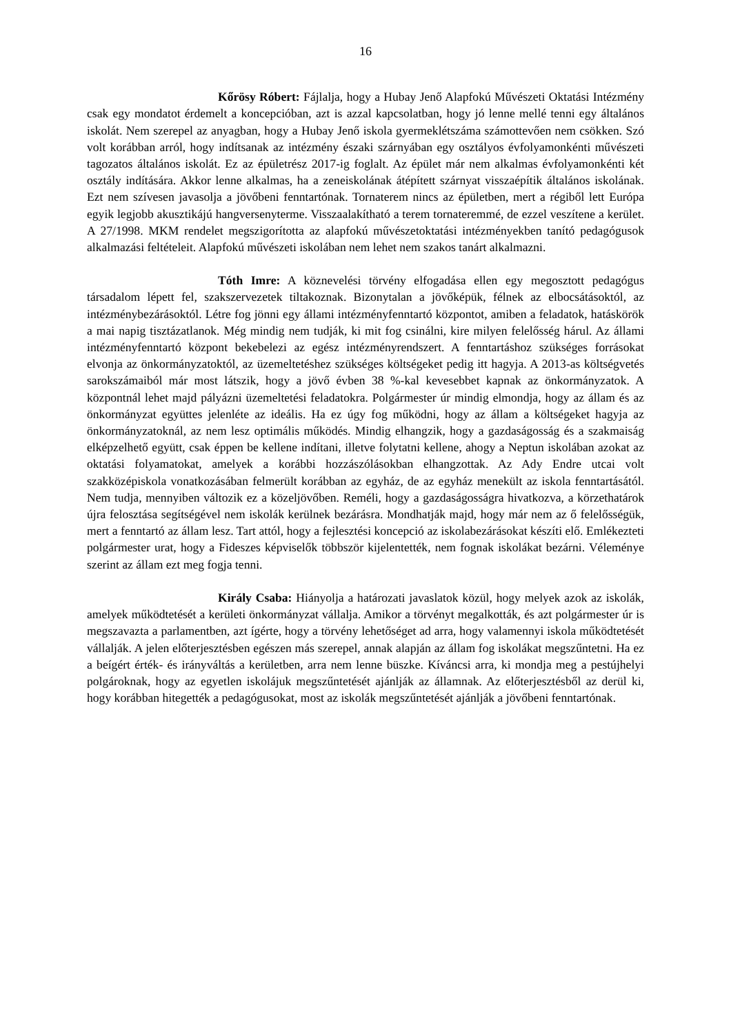16
Kőrösy Róbert: Fájlalja, hogy a Hubay Jenő Alapfokú Művészeti Oktatási Intézmény csak egy mondatot érdemelt a koncepcióban, azt is azzal kapcsolatban, hogy jó lenne mellé tenni egy általános iskolát. Nem szerepel az anyagban, hogy a Hubay Jenő iskola gyermeklétszáma számottevően nem csökken. Szó volt korábban arról, hogy indítsanak az intézmény északi szárnyában egy osztályos évfolyamonkénti művészeti tagozatos általános iskolát. Ez az épületrész 2017-ig foglalt. Az épület már nem alkalmas évfolyamonkénti két osztály indítására. Akkor lenne alkalmas, ha a zeneiskolának átépített szárnyat visszaépítik általános iskolának. Ezt nem szívesen javasolja a jövőbeni fenntartónak. Tornaterem nincs az épületben, mert a régiből lett Európa egyik legjobb akusztikájú hangversenyterme. Visszaalakítható a terem tornateremmé, de ezzel veszítene a kerület. A 27/1998. MKM rendelet megszigorította az alapfokú művészetoktatási intézményekben tanító pedagógusok alkalmazási feltételeit. Alapfokú művészeti iskolában nem lehet nem szakos tanárt alkalmazni.
Tóth Imre: A köznevelési törvény elfogadása ellen egy megosztott pedagógus társadalom lépett fel, szakszervezetek tiltakoznak. Bizonytalan a jövőképük, félnek az elbocsátásoktól, az intézménybezárásoktól. Létre fog jönni egy állami intézményfenntartó központot, amiben a feladatok, hatáskörök a mai napig tisztázatlanok. Még mindig nem tudják, ki mit fog csinálni, kire milyen felelősség hárul. Az állami intézményfenntartó központ bekebelezi az egész intézményrendszert. A fenntartáshoz szükséges forrásokat elvonja az önkormányzatoktól, az üzemeltetéshez szükséges költségeket pedig itt hagyja. A 2013-as költségvetés sarokszámaiból már most látszik, hogy a jövő évben 38 %-kal kevesebbet kapnak az önkormányzatok. A központnál lehet majd pályázni üzemeltetési feladatokra. Polgármester úr mindig elmondja, hogy az állam és az önkormányzat együttes jelenléte az ideális. Ha ez úgy fog működni, hogy az állam a költségeket hagyja az önkormányzatoknál, az nem lesz optimális működés. Mindig elhangzik, hogy a gazdaságosság és a szakmaiság elképzelhető együtt, csak éppen be kellene indítani, illetve folytatni kellene, ahogy a Neptun iskolában azokat az oktatási folyamatokat, amelyek a korábbi hozzászólásokban elhangzottak. Az Ady Endre utcai volt szakközépiskola vonatkozásában felmerült korábban az egyház, de az egyház menekült az iskola fenntartásától. Nem tudja, mennyiben változik ez a közeljövőben. Reméli, hogy a gazdaságosságra hivatkozva, a körzethatárok újra felosztása segítségével nem iskolák kerülnek bezárásra. Mondhatják majd, hogy már nem az ő felelősségük, mert a fenntartó az állam lesz. Tart attól, hogy a fejlesztési koncepció az iskolabezárásokat készíti elő. Emlékezteti polgármester urat, hogy a Fideszes képviselők többször kijelentették, nem fognak iskolákat bezárni. Véleménye szerint az állam ezt meg fogja tenni.
Király Csaba: Hiányolja a határozati javaslatok közül, hogy melyek azok az iskolák, amelyek működtetését a kerületi önkormányzat vállalja. Amikor a törvényt megalkották, és azt polgármester úr is megszavazta a parlamentben, azt ígérte, hogy a törvény lehetőséget ad arra, hogy valamennyi iskola működtetését vállalják. A jelen előterjesztésben egészen más szerepel, annak alapján az állam fog iskolákat megszűntetni. Ha ez a beígért érték- és irányváltás a kerületben, arra nem lenne büszke. Kíváncsi arra, ki mondja meg a pestújhelyi polgároknak, hogy az egyetlen iskolájuk megszűntetését ajánlják az államnak. Az előterjesztésből az derül ki, hogy korábban hitegették a pedagógusokat, most az iskolák megszűntetését ajánlják a jövőbeni fenntartónak.